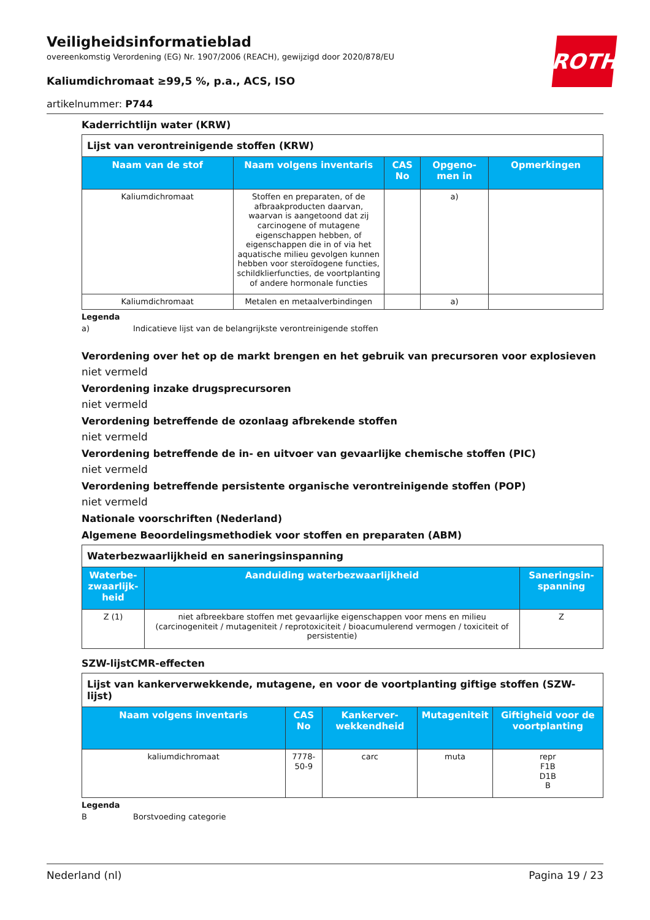ROTH
Veiligheidsinformatieblad
overeenkomstig Verordening (EG) Nr. 1907/2006 (REACH), gewijzigd door 2020/878/EU
Kaliumdichromaat ≥99,5 %, p.a., ACS, ISO
artikelnummer: P744
Kaderrichtlijn water (KRW)
| Lijst van verontreinigende stoffen (KRW) | | | | |
| --- | --- | --- | --- | --- |
| Naam van de stof | Naam volgens inventaris | CAS No | Opgeno-men in | Opmerkingen |
| Kaliumdichromaat | Stoffen en preparaten, of de afbraakproducten daarvan, waarvan is aangetoond dat zij carcinogene of mutagene eigenschappen hebben, of eigenschappen die in of via het aquatische milieu gevolgen kunnen hebben voor steroïdogene functies, schildklierfuncties, de voortplanting of andere hormonale functies | | a) | |
| Kaliumdichromaat | Metalen en metaalverbindingen | | a) | |
Legenda
a) Indicatieve lijst van de belangrijkste verontreinigende stoffen
Verordening over het op de markt brengen en het gebruik van precursoren voor explosieven
niet vermeld
Verordening inzake drugsprecursoren
niet vermeld
Verordening betreffende de ozonlaag afbrekende stoffen
niet vermeld
Verordening betreffende de in- en uitvoer van gevaarlijke chemische stoffen (PIC)
niet vermeld
Verordening betreffende persistente organische verontreinigende stoffen (POP)
niet vermeld
Nationale voorschriften (Nederland)
Algemene Beoordelingsmethodiek voor stoffen en preparaten (ABM)
| Waterbezwaarlijkheid en saneringsinspanning | | |
| --- | --- | --- |
| Waterbe-zwaarlijk-heid | Aanduiding waterbezwaarlijkheid | Saneringsin-spanning |
| Z (1) | niet afbreekbare stoffen met gevaarlijke eigenschappen voor mens en milieu (carcinogeniteit / mutageniteit / reprotoxiciteit / bioacumulerend vermogen / toxiciteit of persistentie) | Z |
SZW-lijstCMR-effecten
| Lijst van kankerverwekkende, mutagene, en voor de voortplanting giftige stoffen (SZW-lijst) | | | | |
| --- | --- | --- | --- | --- |
| Naam volgens inventaris | CAS No | Kankerver-wekkendheid | Mutageniteit | Giftigheid voor de voortplanting |
| kaliumdichromaat | 7778-50-9 | carc | muta | repr F1B D1B B |
Legenda
B Borstvoeding categorie
Nederland (nl) Pagina 19 / 23